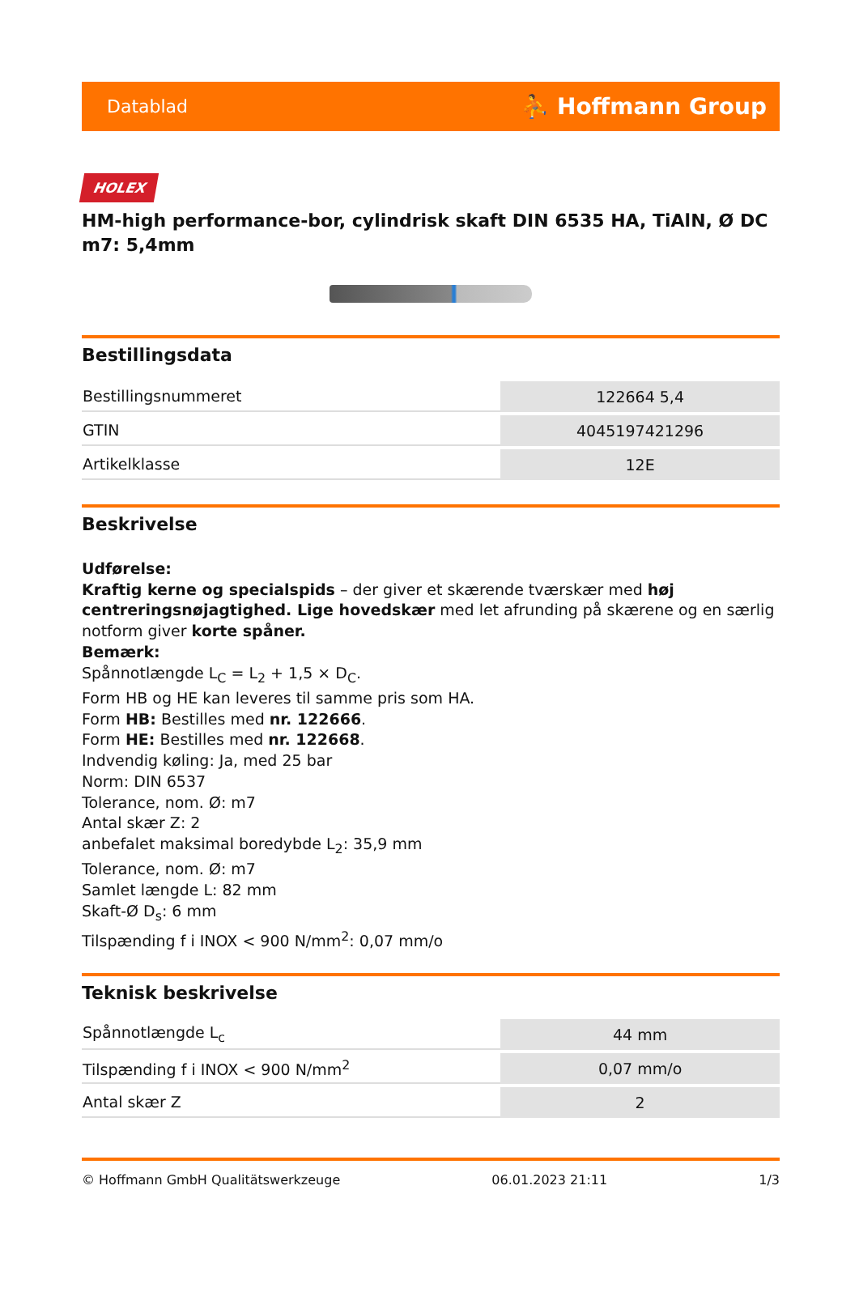Datablad ⛹ Hoffmann Group
HOLEX
HM-high performance-bor, cylindrisk skaft DIN 6535 HA, TiAlN, Ø DC m7: 5,4mm
Bestillingsdata
| Bestillingsnummeret | 122664 5,4 |
| GTIN | 4045197421296 |
| Artikelklasse | 12E |
Beskrivelse
Udførelse:
Kraftig kerne og specialspids – der giver et skærende tværskær med høj centreringsnøjagtighed. Lige hovedskær med let afrunding på skærene og en særlig notform giver korte spåner.
Bemærk:
Spånnotlængde L<sub>C</sub> = L<sub>2</sub> + 1,5 × D<sub>C</sub>.
Form HB og HE kan leveres til samme pris som HA.
Form HB: Bestilles med nr. 122666.
Form HE: Bestilles med nr. 122668.
Indvendig køling: Ja, med 25 bar
Norm: DIN 6537
Tolerance, nom. Ø: m7
Antal skær Z: 2
anbefalet maksimal boredybde L<sub>2</sub>: 35,9 mm
Tolerance, nom. Ø: m7
Samlet længde L: 82 mm
Skaft-Ø D<sub>s</sub>: 6 mm
Tilspænding f i INOX < 900 N/mm<sup>2</sup>: 0,07 mm/o
Teknisk beskrivelse
| Spånnotlængde L<sub>c</sub> | 44 mm |
| Tilspænding f i INOX < 900 N/mm<sup>2</sup> | 0,07 mm/o |
| Antal skær Z | 2 |
© Hoffmann GmbH Qualitätswerkzeuge 06.01.2023 21:11 1/3